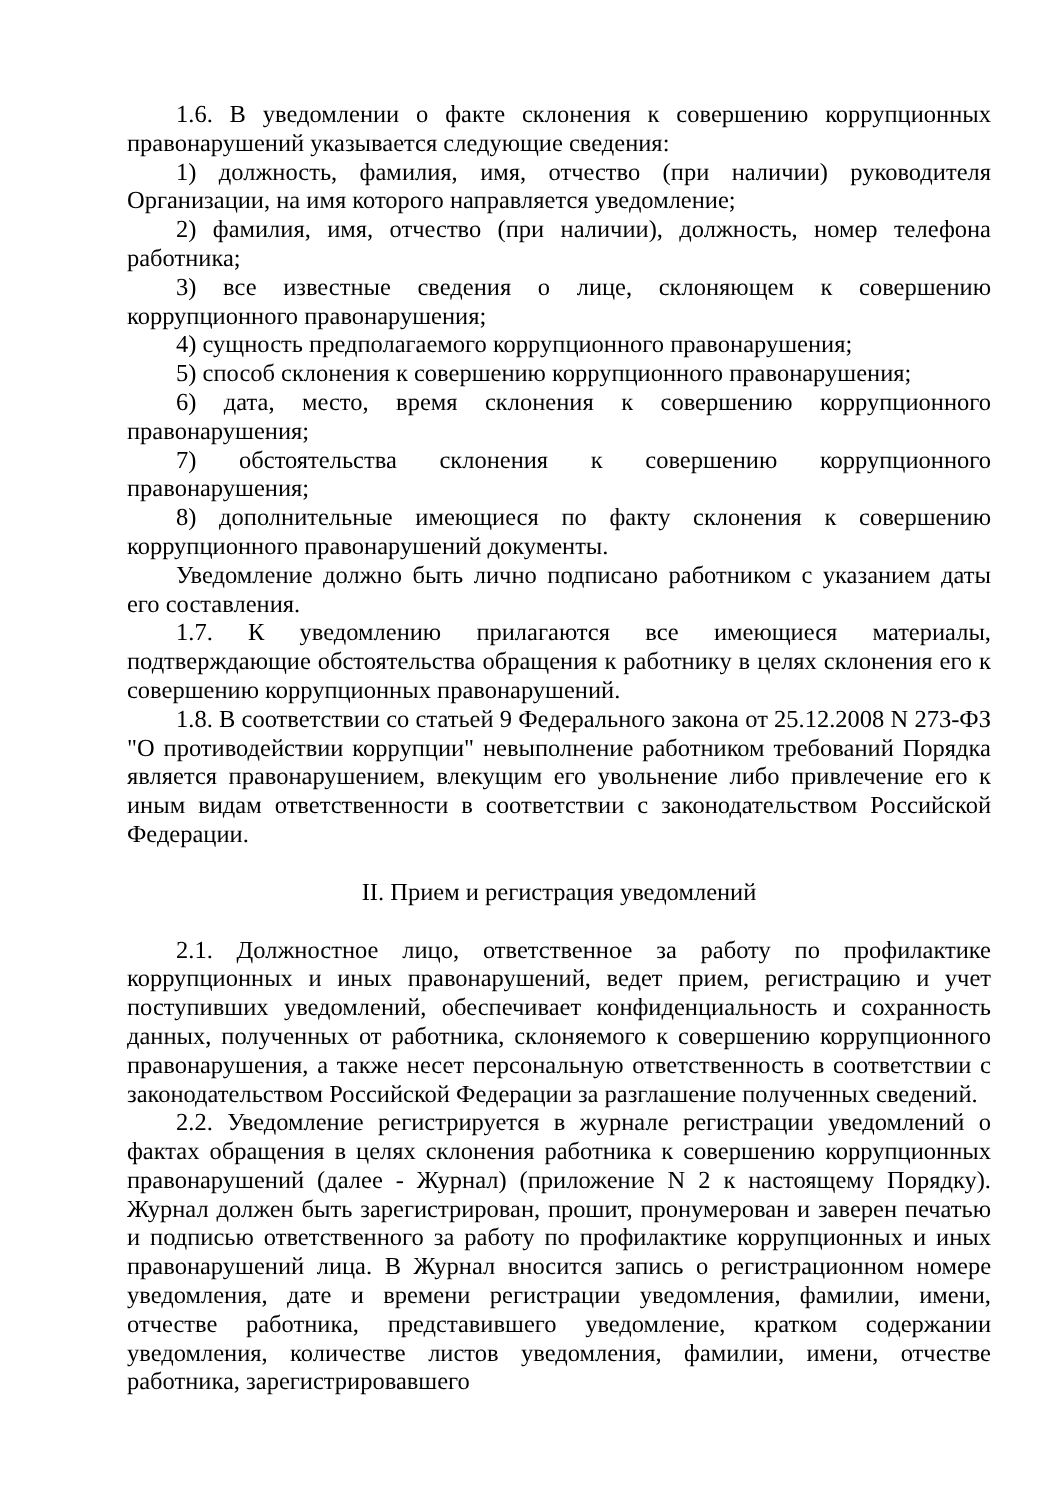1.6. В уведомлении о факте склонения к совершению коррупционных правонарушений указывается следующие сведения:
1) должность, фамилия, имя, отчество (при наличии) руководителя Организации, на имя которого направляется уведомление;
2) фамилия, имя, отчество (при наличии), должность, номер телефона работника;
3) все известные сведения о лице, склоняющем к совершению коррупционного правонарушения;
4) сущность предполагаемого коррупционного правонарушения;
5) способ склонения к совершению коррупционного правонарушения;
6) дата, место, время склонения к совершению коррупционного правонарушения;
7) обстоятельства склонения к совершению коррупционного правонарушения;
8) дополнительные имеющиеся по факту склонения к совершению коррупционного правонарушений документы.
Уведомление должно быть лично подписано работником с указанием даты его составления.
1.7. К уведомлению прилагаются все имеющиеся материалы, подтверждающие обстоятельства обращения к работнику в целях склонения его к совершению коррупционных правонарушений.
1.8. В соответствии со статьей 9 Федерального закона от 25.12.2008 N 273-ФЗ "О противодействии коррупции" невыполнение работником требований Порядка является правонарушением, влекущим его увольнение либо привлечение его к иным видам ответственности в соответствии с законодательством Российской Федерации.
II. Прием и регистрация уведомлений
2.1. Должностное лицо, ответственное за работу по профилактике коррупционных и иных правонарушений, ведет прием, регистрацию и учет поступивших уведомлений, обеспечивает конфиденциальность и сохранность данных, полученных от работника, склоняемого к совершению коррупционного правонарушения, а также несет персональную ответственность в соответствии с законодательством Российской Федерации за разглашение полученных сведений.
2.2. Уведомление регистрируется в журнале регистрации уведомлений о фактах обращения в целях склонения работника к совершению коррупционных правонарушений (далее - Журнал) (приложение N 2 к настоящему Порядку). Журнал должен быть зарегистрирован, прошит, пронумерован и заверен печатью и подписью ответственного за работу по профилактике коррупционных и иных правонарушений лица. В Журнал вносится запись о регистрационном номере уведомления, дате и времени регистрации уведомления, фамилии, имени, отчестве работника, представившего уведомление, кратком содержании уведомления, количестве листов уведомления, фамилии, имени, отчестве работника, зарегистрировавшего